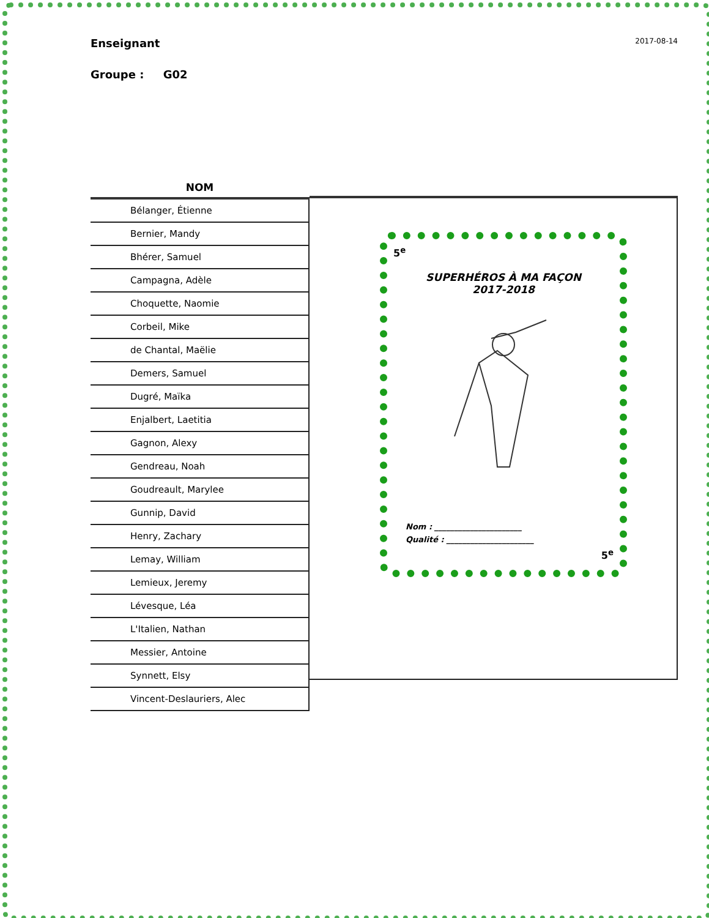Enseignant 2017-08-14
Groupe : G02
| NOM |
| --- |
| Bélanger, Étienne |
| Bernier, Mandy |
| Bhérer, Samuel |
| Campagna, Adèle |
| Choquette, Naomie |
| Corbeil, Mike |
| de Chantal, Maëlie |
| Demers, Samuel |
| Dugré, Maïka |
| Enjalbert, Laetitia |
| Gagnon, Alexy |
| Gendreau, Noah |
| Goudreault, Marylee |
| Gunnip, David |
| Henry, Zachary |
| Lemay, William |
| Lemieux, Jeremy |
| Lévesque, Léa |
| L'Italien, Nathan |
| Messier, Antoine |
| Synnett, Elsy |
| Vincent-Deslauriers, Alec |
5<sup>e</sup>
SUPERHÉROS À MA FAÇON
2017-2018
Nom : ______________________
Qualité : ______________________
5<sup>e</sup>